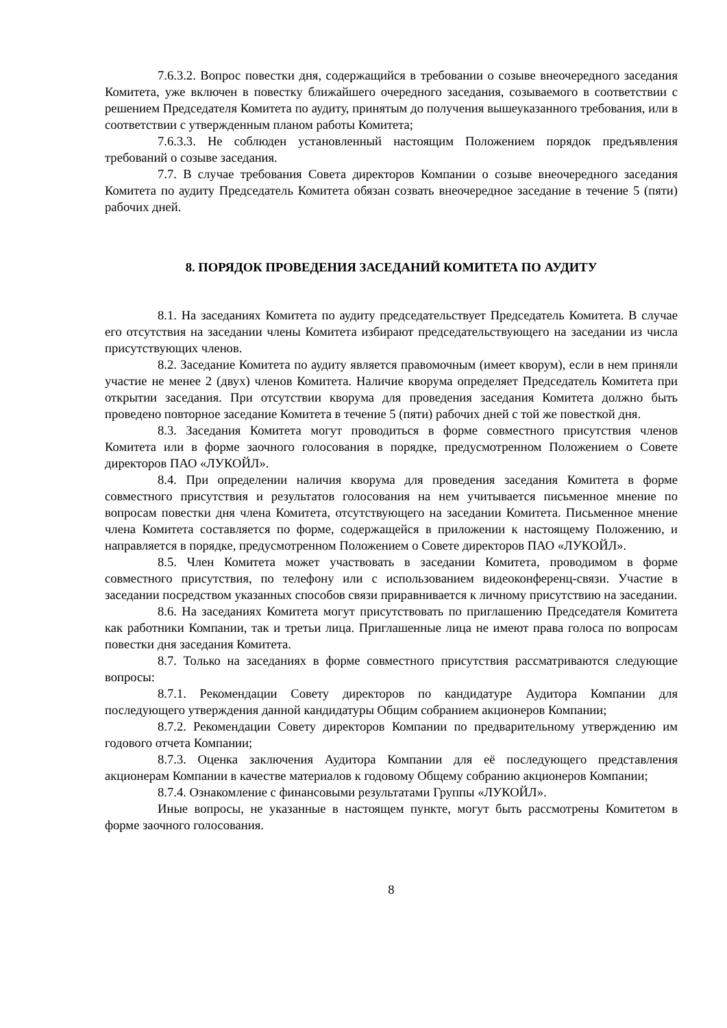7.6.3.2. Вопрос повестки дня, содержащийся в требовании о созыве внеочередного заседания Комитета, уже включен в повестку ближайшего очередного заседания, созываемого в соответствии с решением Председателя Комитета по аудиту, принятым до получения вышеуказанного требования, или в соответствии с утвержденным планом работы Комитета;
7.6.3.3. Не соблюден установленный настоящим Положением порядок предъявления требований о созыве заседания.
7.7. В случае требования Совета директоров Компании о созыве внеочередного заседания Комитета по аудиту Председатель Комитета обязан созвать внеочередное заседание в течение 5 (пяти) рабочих дней.
8. ПОРЯДОК ПРОВЕДЕНИЯ ЗАСЕДАНИЙ КОМИТЕТА ПО АУДИТУ
8.1. На заседаниях Комитета по аудиту председательствует Председатель Комитета. В случае его отсутствия на заседании члены Комитета избирают председательствующего на заседании из числа присутствующих членов.
8.2. Заседание Комитета по аудиту является правомочным (имеет кворум), если в нем приняли участие не менее 2 (двух) членов Комитета. Наличие кворума определяет Председатель Комитета при открытии заседания. При отсутствии кворума для проведения заседания Комитета должно быть проведено повторное заседание Комитета в течение 5 (пяти) рабочих дней с той же повесткой дня.
8.3. Заседания Комитета могут проводиться в форме совместного присутствия членов Комитета или в форме заочного голосования в порядке, предусмотренном Положением о Совете директоров ПАО «ЛУКОЙЛ».
8.4. При определении наличия кворума для проведения заседания Комитета в форме совместного присутствия и результатов голосования на нем учитывается письменное мнение по вопросам повестки дня члена Комитета, отсутствующего на заседании Комитета. Письменное мнение члена Комитета составляется по форме, содержащейся в приложении к настоящему Положению, и направляется в порядке, предусмотренном Положением о Совете директоров ПАО «ЛУКОЙЛ».
8.5. Член Комитета может участвовать в заседании Комитета, проводимом в форме совместного присутствия, по телефону или с использованием видеоконференц-связи. Участие в заседании посредством указанных способов связи приравнивается к личному присутствию на заседании.
8.6. На заседаниях Комитета могут присутствовать по приглашению Председателя Комитета как работники Компании, так и третьи лица. Приглашенные лица не имеют права голоса по вопросам повестки дня заседания Комитета.
8.7. Только на заседаниях в форме совместного присутствия рассматриваются следующие вопросы:
8.7.1. Рекомендации Совету директоров по кандидатуре Аудитора Компании для последующего утверждения данной кандидатуры Общим собранием акционеров Компании;
8.7.2. Рекомендации Совету директоров Компании по предварительному утверждению им годового отчета Компании;
8.7.3. Оценка заключения Аудитора Компании для её последующего представления акционерам Компании в качестве материалов к годовому Общему собранию акционеров Компании;
8.7.4. Ознакомление с финансовыми результатами Группы «ЛУКОЙЛ».
Иные вопросы, не указанные в настоящем пункте, могут быть рассмотрены Комитетом в форме заочного голосования.
8